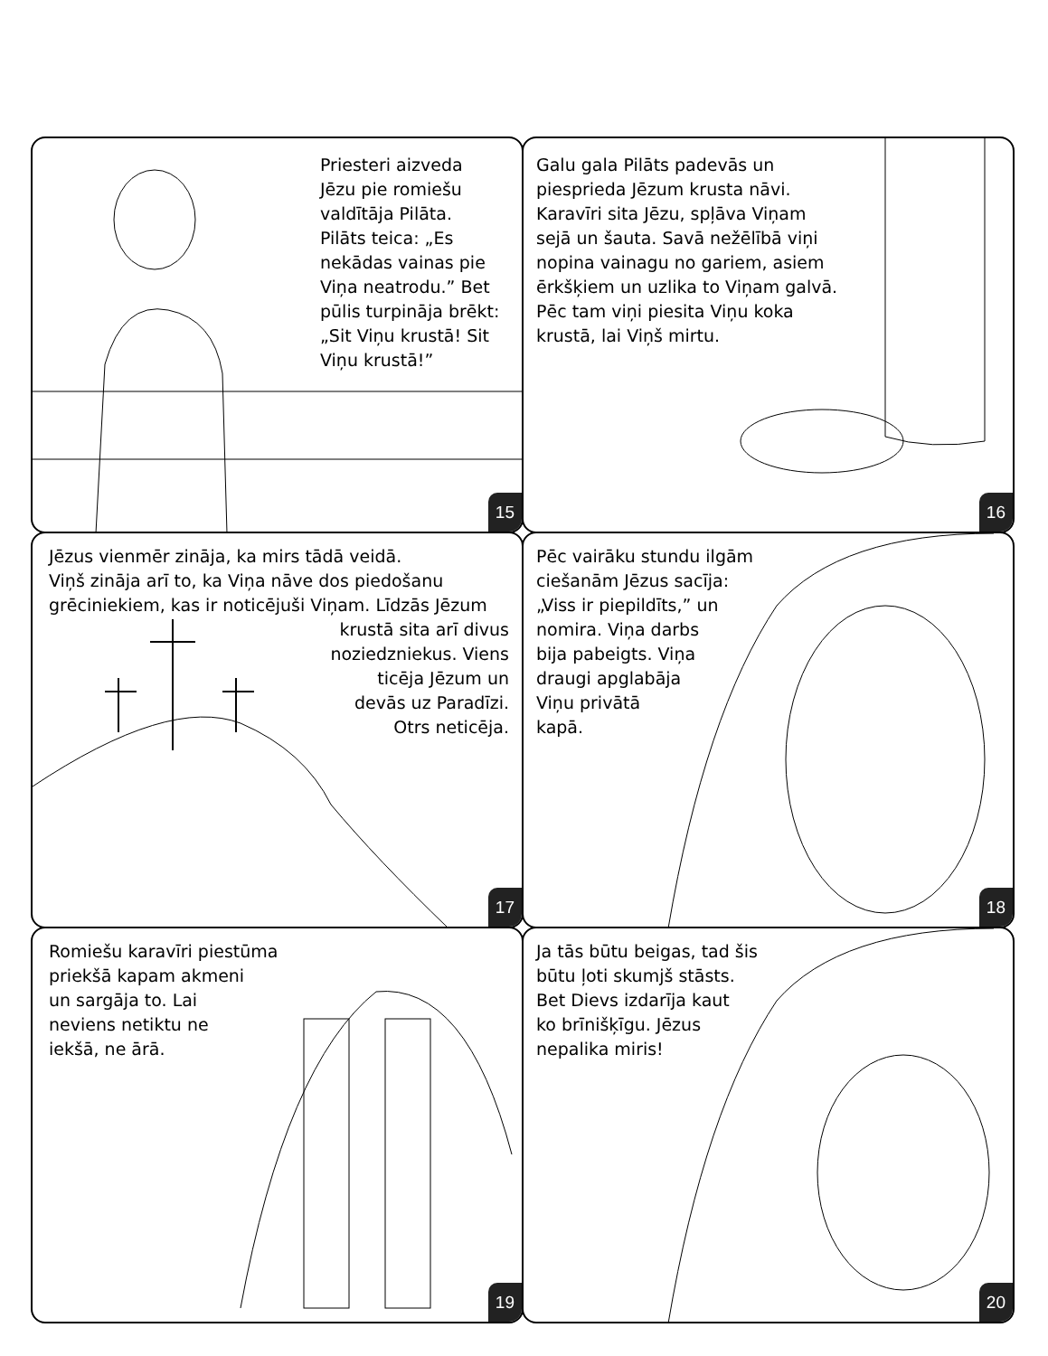Priesteri aizveda
Jēzu pie romiešu
valdītāja Pilāta.
Pilāts teica: „Es
nekādas vainas pie
Viņa neatrodu.” Bet
pūlis turpināja brēkt:
„Sit Viņu krustā! Sit
Viņu krustā!”
15
Galu gala Pilāts padevās un
piesprieda Jēzum krusta nāvi.
Karavīri sita Jēzu, spļāva Viņam
sejā un šauta. Savā nežēlībā viņi
nopina vainagu no gariem, asiem
ērkšķiem un uzlika to Viņam galvā.
Pēc tam viņi piesita Viņu koka
krustā, lai Viņš mirtu.
16
Jēzus vienmēr zināja, ka mirs tādā veidā.
Viņš zināja arī to, ka Viņa nāve dos piedošanu
grēciniekiem, kas ir noticējuši Viņam. Līdzās Jēzum
krustā sita arī divus
noziedzniekus. Viens
ticēja Jēzum un
devās uz Paradīzi.
Otrs neticēja.
17
Pēc vairāku stundu ilgām
ciešanām Jēzus sacīja:
„Viss ir piepildīts,” un
nomira. Viņa darbs
bija pabeigts. Viņa
draugi apglabāja
Viņu privātā
kapā.
18
Romiešu karavīri piestūma
priekšā kapam akmeni
un sargāja to. Lai
neviens netiktu ne
iekšā, ne ārā.
19
Ja tās būtu beigas, tad šis
būtu ļoti skumjš stāsts.
Bet Dievs izdarīja kaut
ko brīnišķīgu. Jēzus
nepalika miris!
20